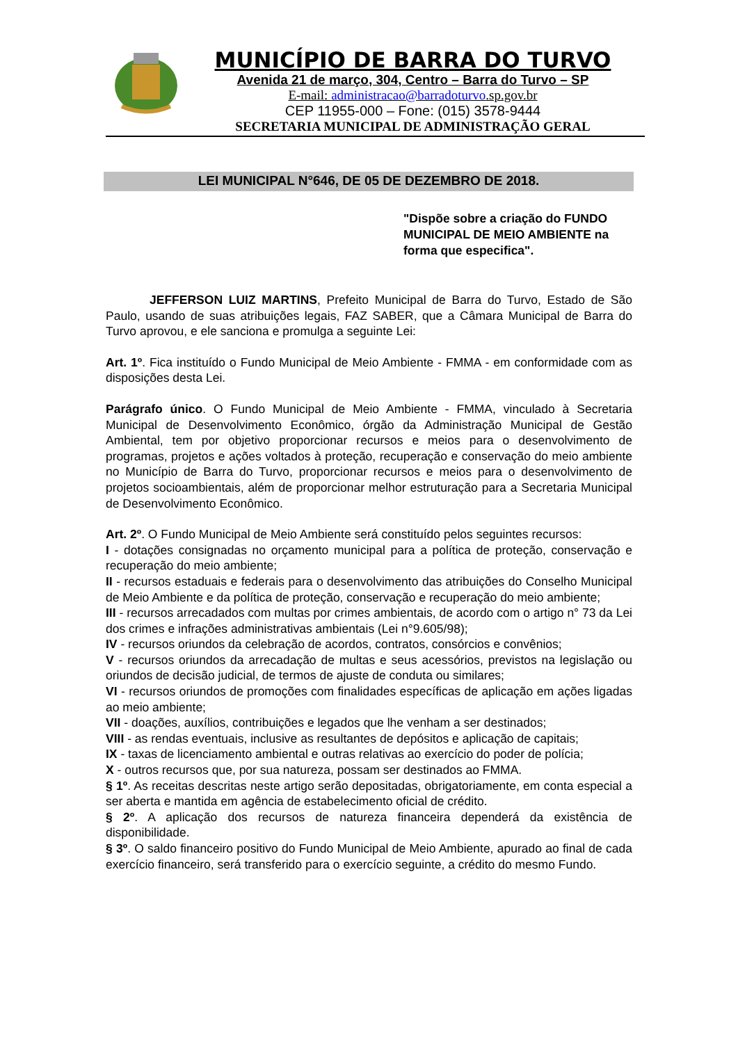MUNICÍPIO DE BARRA DO TURVO
Avenida 21 de março, 304, Centro – Barra do Turvo – SP
E-mail: administracao@barradoturvo.sp.gov.br
CEP 11955-000 – Fone: (015) 3578-9444
SECRETARIA MUNICIPAL DE ADMINISTRAÇÃO GERAL
LEI MUNICIPAL N°646, DE 05 DE DEZEMBRO DE 2018.
"Dispõe sobre a criação do FUNDO MUNICIPAL DE MEIO AMBIENTE na forma que especifica".
JEFFERSON LUIZ MARTINS, Prefeito Municipal de Barra do Turvo, Estado de São Paulo, usando de suas atribuições legais, FAZ SABER, que a Câmara Municipal de Barra do Turvo aprovou, e ele sanciona e promulga a seguinte Lei:
Art. 1º. Fica instituído o Fundo Municipal de Meio Ambiente - FMMA - em conformidade com as disposições desta Lei.
Parágrafo único. O Fundo Municipal de Meio Ambiente - FMMA, vinculado à Secretaria Municipal de Desenvolvimento Econômico, órgão da Administração Municipal de Gestão Ambiental, tem por objetivo proporcionar recursos e meios para o desenvolvimento de programas, projetos e ações voltados à proteção, recuperação e conservação do meio ambiente no Município de Barra do Turvo, proporcionar recursos e meios para o desenvolvimento de projetos socioambientais, além de proporcionar melhor estruturação para a Secretaria Municipal de Desenvolvimento Econômico.
Art. 2º. O Fundo Municipal de Meio Ambiente será constituído pelos seguintes recursos:
I - dotações consignadas no orçamento municipal para a política de proteção, conservação e recuperação do meio ambiente;
II - recursos estaduais e federais para o desenvolvimento das atribuições do Conselho Municipal de Meio Ambiente e da política de proteção, conservação e recuperação do meio ambiente;
III - recursos arrecadados com multas por crimes ambientais, de acordo com o artigo n° 73 da Lei dos crimes e infrações administrativas ambientais (Lei n°9.605/98);
IV - recursos oriundos da celebração de acordos, contratos, consórcios e convênios;
V - recursos oriundos da arrecadação de multas e seus acessórios, previstos na legislação ou oriundos de decisão judicial, de termos de ajuste de conduta ou similares;
VI - recursos oriundos de promoções com finalidades específicas de aplicação em ações ligadas ao meio ambiente;
VII - doações, auxílios, contribuições e legados que lhe venham a ser destinados;
VIII - as rendas eventuais, inclusive as resultantes de depósitos e aplicação de capitais;
IX - taxas de licenciamento ambiental e outras relativas ao exercício do poder de polícia;
X - outros recursos que, por sua natureza, possam ser destinados ao FMMA.
§ 1º. As receitas descritas neste artigo serão depositadas, obrigatoriamente, em conta especial a ser aberta e mantida em agência de estabelecimento oficial de crédito.
§ 2º. A aplicação dos recursos de natureza financeira dependerá da existência de disponibilidade.
§ 3º. O saldo financeiro positivo do Fundo Municipal de Meio Ambiente, apurado ao final de cada exercício financeiro, será transferido para o exercício seguinte, a crédito do mesmo Fundo.